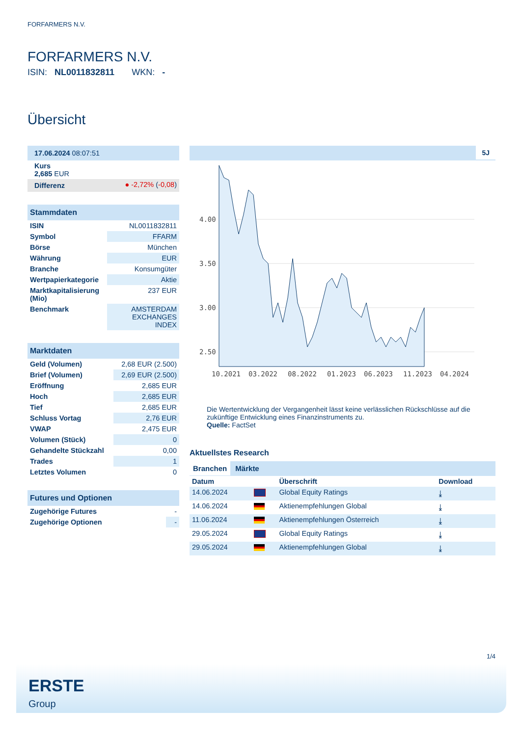FORFARMERS N.V.
FORFARMERS N.V.
ISIN: NL0011832811 WKN: -
Übersicht
| 17.06.2024 08:07:51 |
| Kurs 2,685 EUR |
| Differenz | ● -2,72% ( -0,08 ) |
| Stammdaten | |
| ISIN | NL0011832811 |
| Symbol | FFARM |
| Börse | München |
| Währung | EUR |
| Branche | Konsumgüter |
| Wertpapierkategorie | Aktie |
| Marktkapitalisierung (Mio) | 237 EUR |
| Benchmark | AMSTERDAM EXCHANGES INDEX |
| Marktdaten | |
| Geld (Volumen) | 2,68 EUR (2.500) |
| Brief (Volumen) | 2,69 EUR (2.500) |
| Eröffnung | 2,685 EUR |
| Hoch | 2,685 EUR |
| Tief | 2,685 EUR |
| Schluss Vortag | 2,76 EUR |
| VWAP | 2,475 EUR |
| Volumen (Stück) | 0 |
| Gehandelte Stückzahl | 0,00 |
| Trades | 1 |
| Letztes Volumen | 0 |
| Futures und Optionen | |
| Zugehörige Futures | - |
| Zugehörige Optionen | - |
5J
4.00
3.50
3.00
2.50
10.2021
03.2022
08.2022
01.2023
06.2023
11.2023
04.2024
Die Wertentwicklung der Vergangenheit lässt keine verlässlichen Rückschlüsse auf die zukünftige Entwicklung eines Finanzinstruments zu.
Quelle: FactSet
Aktuellstes Research
Branchen Märkte
| Datum | | Überschrift | Download |
| --- | --- | --- | --- |
| 14.06.2024 | | Global Equity Ratings | ⤓ |
| 14.06.2024 | | Aktienempfehlungen Global | ⤓ |
| 11.06.2024 | | Aktienempfehlungen Österreich | ⤓ |
| 29.05.2024 | | Global Equity Ratings | ⤓ |
| 29.05.2024 | | Aktienempfehlungen Global | ⤓ |
1/4
ERSTE
Group